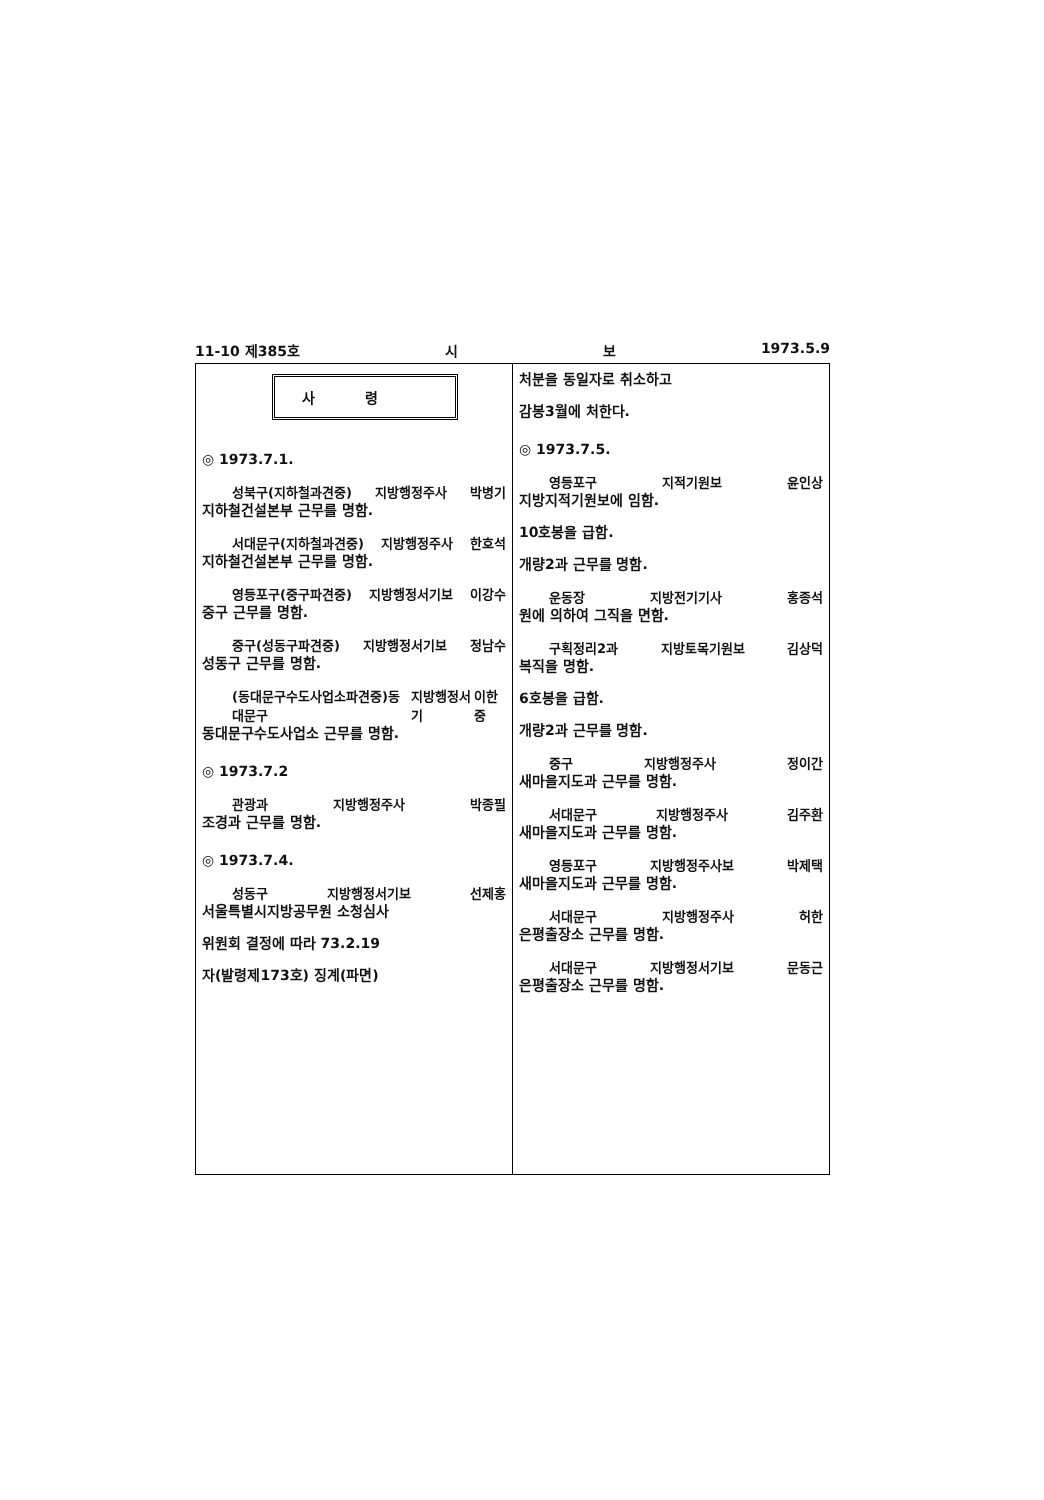11-10 제385호 시 보 1973.5.9
사령
◎ 1973.7.1.
성북구(지하철과견중) 지방행정주사 박병기
지하철건설본부 근무를 명함.
서대문구(지하철과견중) 지방행정주사 한호석
지하철건설본부 근무를 명함.
영등포구(중구파견중) 지방행정서기보 이강수
중구 근무를 명함.
중구(성동구파견중) 지방행정서기보 정남수
성동구 근무를 명함.
(동대문구수도사업소파견중)동대문구 지방행정서기 이한중
동대문구수도사업소 근무를 명함.
◎ 1973.7.2
관광과 지방행정주사 박종필
조경과 근무를 명함.
◎ 1973.7.4.
성동구 지방행정서기보 선제홍
서울특별시지방공무원 소청심사
위원회 결정에 따라 73.2.19
자(발령제173호) 징계(파면)
처분을 동일자로 취소하고
감봉3월에 처한다.
◎ 1973.7.5.
영등포구 지적기원보 윤인상
지방지적기원보에 임함.
10호봉을 급함.
개량2과 근무를 명함.
운동장 지방전기기사 홍종석
원에 의하여 그직을 면함.
구획정리2과 지방토목기원보 김상덕
복직을 명함.
6호봉을 급함.
개량2과 근무를 명함.
중구 지방행정주사 정이간
새마을지도과 근무를 명함.
서대문구 지방행정주사 김주환
새마을지도과 근무를 명함.
영등포구 지방행정주사보 박제택
새마을지도과 근무를 명함.
서대문구 지방행정주사 허한
은평출장소 근무를 명함.
서대문구 지방행정서기보 문동근
은평출장소 근무를 명함.